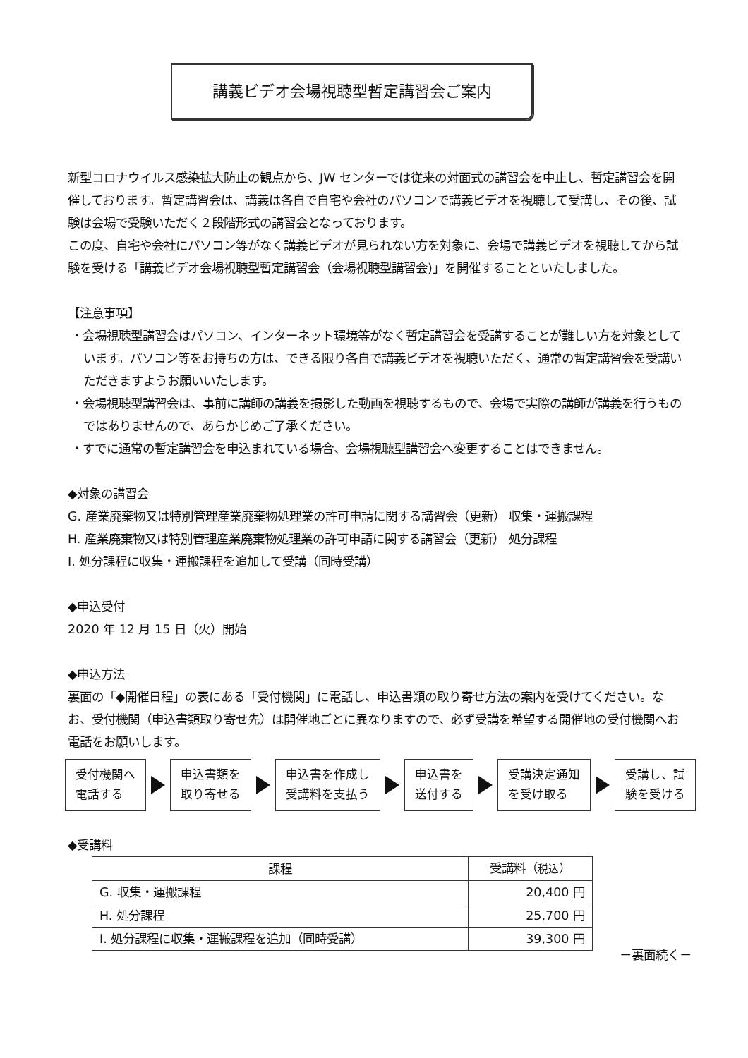講義ビデオ会場視聴型暫定講習会ご案内
新型コロナウイルス感染拡大防止の観点から、JW センターでは従来の対面式の講習会を中止し、暫定講習会を開催しております。暫定講習会は、講義は各自で自宅や会社のパソコンで講義ビデオを視聴して受講し、その後、試験は会場で受験いただく２段階形式の講習会となっております。
この度、自宅や会社にパソコン等がなく講義ビデオが見られない方を対象に、会場で講義ビデオを視聴してから試験を受ける「講義ビデオ会場視聴型暫定講習会（会場視聴型講習会)」を開催することといたしました。
【注意事項】
・会場視聴型講習会はパソコン、インターネット環境等がなく暫定講習会を受講することが難しい方を対象としています。パソコン等をお持ちの方は、できる限り各自で講義ビデオを視聴いただく、通常の暫定講習会を受講いただきますようお願いいたします。
・会場視聴型講習会は、事前に講師の講義を撮影した動画を視聴するもので、会場で実際の講師が講義を行うものではありませんので、あらかじめご了承ください。
・すでに通常の暫定講習会を申込まれている場合、会場視聴型講習会へ変更することはできません。
◆対象の講習会
G. 産業廃棄物又は特別管理産業廃棄物処理業の許可申請に関する講習会（更新） 収集・運搬課程
H. 産業廃棄物又は特別管理産業廃棄物処理業の許可申請に関する講習会（更新） 処分課程
I. 処分課程に収集・運搬課程を追加して受講（同時受講）
◆申込受付
2020 年 12 月 15 日（火）開始
◆申込方法
裏面の「◆開催日程」の表にある「受付機関」に電話し、申込書類の取り寄せ方法の案内を受けてください。なお、受付機関（申込書類取り寄せ先）は開催地ごとに異なりますので、必ず受講を希望する開催地の受付機関へお電話をお願いします。
受付機関へ
電話する
申込書類を
取り寄せる
申込書を作成し
受講料を支払う
申込書を
送付する
受講決定通知
を受け取る
受講し、試
験を受ける
◆受講料
| 課程 | 受講料（ 税込 ） |
| --- | --- |
| G. 収集・運搬課程 | 20,400 円 |
| H. 処分課程 | 25,700 円 |
| I. 処分課程に収集・運搬課程を追加（同時受講） | 39,300 円 |
－裏面続く－